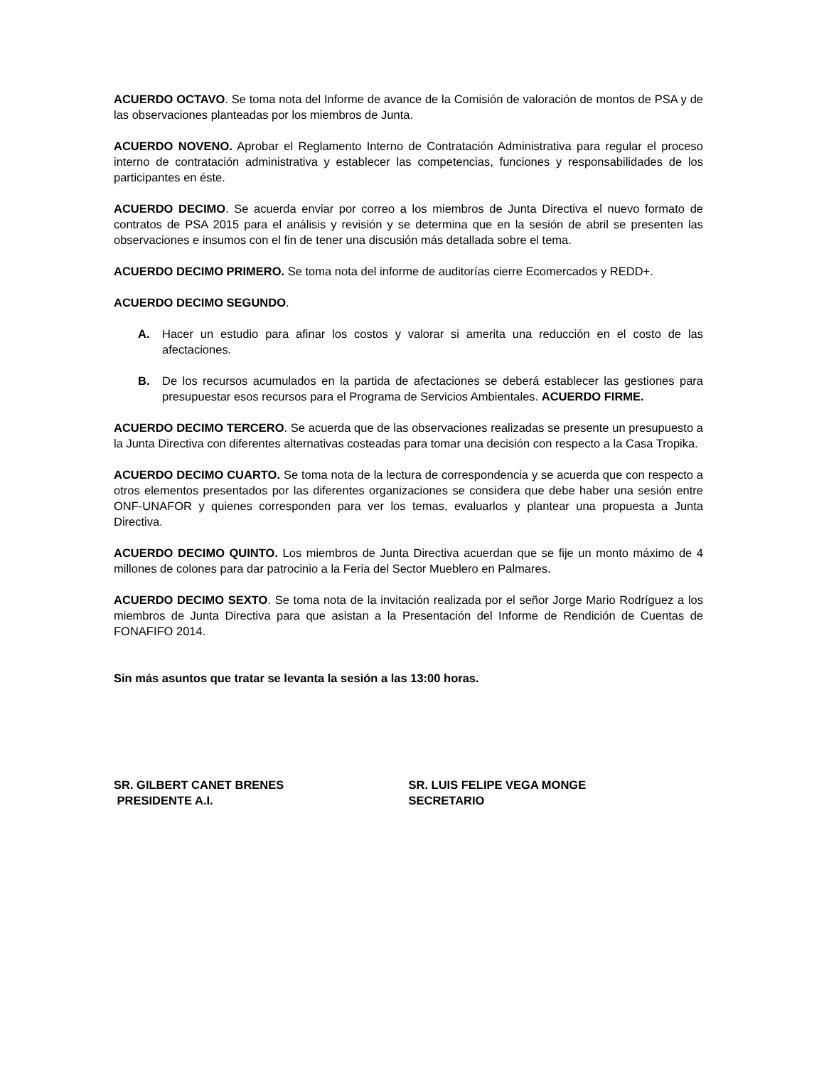ACUERDO OCTAVO. Se toma nota del Informe de avance de la Comisión de valoración de montos de PSA y de las observaciones planteadas por los miembros de Junta.
ACUERDO NOVENO. Aprobar el Reglamento Interno de Contratación Administrativa para regular el proceso interno de contratación administrativa y establecer las competencias, funciones y responsabilidades de los participantes en éste.
ACUERDO DECIMO. Se acuerda enviar por correo a los miembros de Junta Directiva el nuevo formato de contratos de PSA 2015 para el análisis y revisión y se determina que en la sesión de abril se presenten las observaciones e insumos con el fin de tener una discusión más detallada sobre el tema.
ACUERDO DECIMO PRIMERO. Se toma nota del informe de auditorías cierre Ecomercados y REDD+.
ACUERDO DECIMO SEGUNDO.
A. Hacer un estudio para afinar los costos y valorar si amerita una reducción en el costo de las afectaciones.
B. De los recursos acumulados en la partida de afectaciones se deberá establecer las gestiones para presupuestar esos recursos para el Programa de Servicios Ambientales. ACUERDO FIRME.
ACUERDO DECIMO TERCERO. Se acuerda que de las observaciones realizadas se presente un presupuesto a la Junta Directiva con diferentes alternativas costeadas para tomar una decisión con respecto a la Casa Tropika.
ACUERDO DECIMO CUARTO. Se toma nota de la lectura de correspondencia y se acuerda que con respecto a otros elementos presentados por las diferentes organizaciones se considera que debe haber una sesión entre ONF-UNAFOR y quienes corresponden para ver los temas, evaluarlos y plantear una propuesta a Junta Directiva.
ACUERDO DECIMO QUINTO. Los miembros de Junta Directiva acuerdan que se fije un monto máximo de 4 millones de colones para dar patrocinio a la Feria del Sector Mueblero en Palmares.
ACUERDO DECIMO SEXTO. Se toma nota de la invitación realizada por el señor Jorge Mario Rodríguez a los miembros de Junta Directiva para que asistan a la Presentación del Informe de Rendición de Cuentas de FONAFIFO 2014.
Sin más asuntos que tratar se levanta la sesión a las 13:00 horas.
SR. GILBERT CANET BRENES
PRESIDENTE A.I.
SR. LUIS FELIPE VEGA MONGE
SECRETARIO